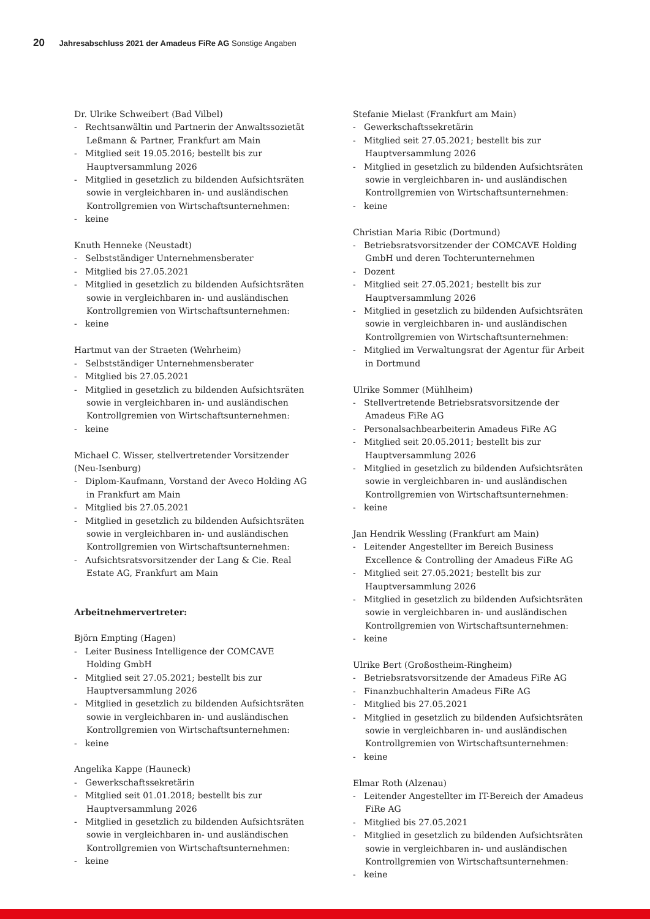20 Jahresabschluss 2021 der Amadeus FiRe AG Sonstige Angaben
Dr. Ulrike Schweibert (Bad Vilbel)
- Rechtsanwältin und Partnerin der Anwaltssozietät Leßmann & Partner, Frankfurt am Main
- Mitglied seit 19.05.2016; bestellt bis zur Hauptversammlung 2026
- Mitglied in gesetzlich zu bildenden Aufsichtsräten sowie in vergleichbaren in- und ausländischen Kontrollgremien von Wirtschaftsunternehmen:
- keine
Knuth Henneke (Neustadt)
- Selbstständiger Unternehmensberater
- Mitglied bis 27.05.2021
- Mitglied in gesetzlich zu bildenden Aufsichtsräten sowie in vergleichbaren in- und ausländischen Kontrollgremien von Wirtschaftsunternehmen:
- keine
Hartmut van der Straeten (Wehrheim)
- Selbstständiger Unternehmensberater
- Mitglied bis 27.05.2021
- Mitglied in gesetzlich zu bildenden Aufsichtsräten sowie in vergleichbaren in- und ausländischen Kontrollgremien von Wirtschaftsunternehmen:
- keine
Michael C. Wisser, stellvertretender Vorsitzender (Neu-Isenburg)
- Diplom-Kaufmann, Vorstand der Aveco Holding AG in Frankfurt am Main
- Mitglied bis 27.05.2021
- Mitglied in gesetzlich zu bildenden Aufsichtsräten sowie in vergleichbaren in- und ausländischen Kontrollgremien von Wirtschaftsunternehmen:
- Aufsichtsratsvorsitzender der Lang & Cie. Real Estate AG, Frankfurt am Main
Arbeitnehmervertreter:
Björn Empting (Hagen)
- Leiter Business Intelligence der COMCAVE Holding GmbH
- Mitglied seit 27.05.2021; bestellt bis zur Hauptversammlung 2026
- Mitglied in gesetzlich zu bildenden Aufsichtsräten sowie in vergleichbaren in- und ausländischen Kontrollgremien von Wirtschaftsunternehmen:
- keine
Angelika Kappe (Hauneck)
- Gewerkschaftssekretärin
- Mitglied seit 01.01.2018; bestellt bis zur Hauptversammlung 2026
- Mitglied in gesetzlich zu bildenden Aufsichtsräten sowie in vergleichbaren in- und ausländischen Kontrollgremien von Wirtschaftsunternehmen:
- keine
Stefanie Mielast (Frankfurt am Main)
- Gewerkschaftssekretärin
- Mitglied seit 27.05.2021; bestellt bis zur Hauptversammlung 2026
- Mitglied in gesetzlich zu bildenden Aufsichtsräten sowie in vergleichbaren in- und ausländischen Kontrollgremien von Wirtschaftsunternehmen:
- keine
Christian Maria Ribic (Dortmund)
- Betriebsratsvorsitzender der COMCAVE Holding GmbH und deren Tochterunternehmen
- Dozent
- Mitglied seit 27.05.2021; bestellt bis zur Hauptversammlung 2026
- Mitglied in gesetzlich zu bildenden Aufsichtsräten sowie in vergleichbaren in- und ausländischen Kontrollgremien von Wirtschaftsunternehmen:
- Mitglied im Verwaltungsrat der Agentur für Arbeit in Dortmund
Ulrike Sommer (Mühlheim)
- Stellvertretende Betriebsratsvorsitzende der Amadeus FiRe AG
- Personalsachbearbeiterin Amadeus FiRe AG
- Mitglied seit 20.05.2011; bestellt bis zur Hauptversammlung 2026
- Mitglied in gesetzlich zu bildenden Aufsichtsräten sowie in vergleichbaren in- und ausländischen Kontrollgremien von Wirtschaftsunternehmen:
- keine
Jan Hendrik Wessling (Frankfurt am Main)
- Leitender Angestellter im Bereich Business Excellence & Controlling der Amadeus FiRe AG
- Mitglied seit 27.05.2021; bestellt bis zur Hauptversammlung 2026
- Mitglied in gesetzlich zu bildenden Aufsichtsräten sowie in vergleichbaren in- und ausländischen Kontrollgremien von Wirtschaftsunternehmen:
- keine
Ulrike Bert (Großostheim-Ringheim)
- Betriebsratsvorsitzende der Amadeus FiRe AG
- Finanzbuchhalterin Amadeus FiRe AG
- Mitglied bis 27.05.2021
- Mitglied in gesetzlich zu bildenden Aufsichtsräten sowie in vergleichbaren in- und ausländischen Kontrollgremien von Wirtschaftsunternehmen:
- keine
Elmar Roth (Alzenau)
- Leitender Angestellter im IT-Bereich der Amadeus FiRe AG
- Mitglied bis 27.05.2021
- Mitglied in gesetzlich zu bildenden Aufsichtsräten sowie in vergleichbaren in- und ausländischen Kontrollgremien von Wirtschaftsunternehmen:
- keine